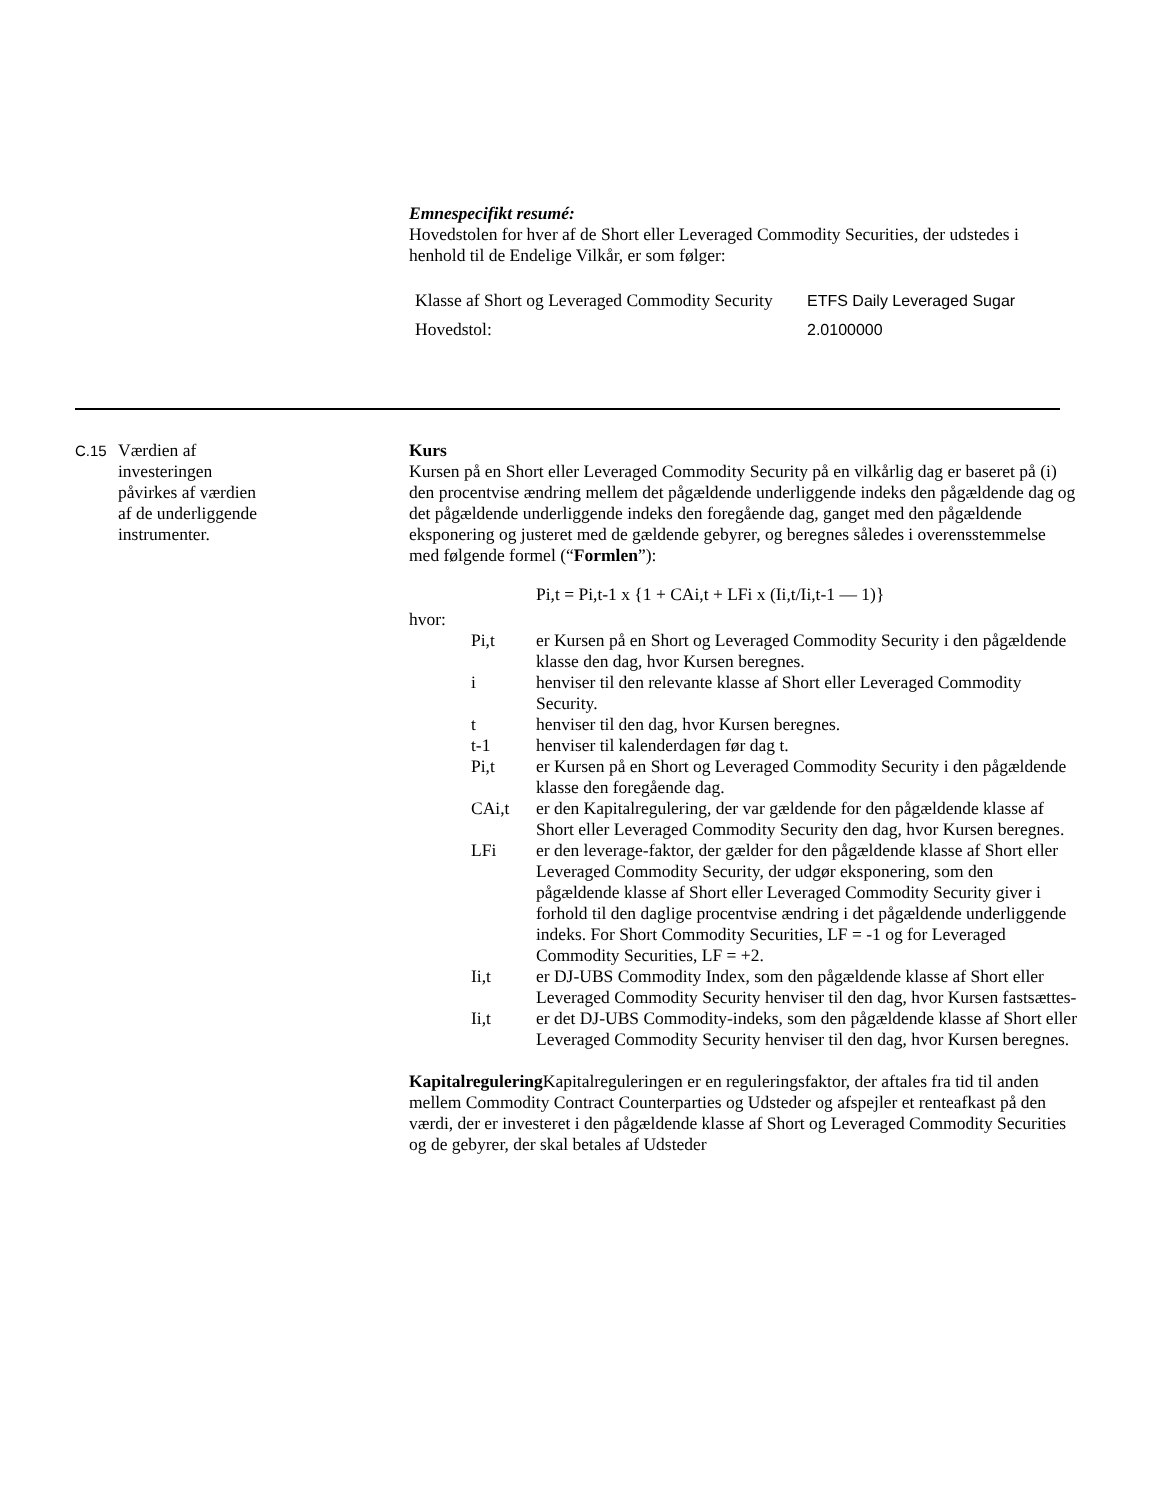Emnespecifikt resumé:
Hovedstolen for hver af de Short eller Leveraged Commodity Securities, der udstedes i henhold til de Endelige Vilkår, er som følger:
| Klasse af Short og Leveraged Commodity Security | ETFS Daily Leveraged Sugar |
| Hovedstol: | 2.0100000 |
C.15
Værdien af
investeringen
påvirkes af værdien
af de underliggende
instrumenter.
Kurs
Kursen på en Short eller Leveraged Commodity Security på en vilkårlig dag er baseret på (i) den procentvise ændring mellem det pågældende underliggende indeks den pågældende dag og det pågældende underliggende indeks den foregående dag, ganget med den pågældende eksponering og justeret med de gældende gebyrer, og beregnes således i overensstemmelse med følgende formel (“Formlen”):
Pi,t = Pi,t-1 x {1 + CAi,t + LFi x (Ii,t/Ii,t-1 — 1)}
hvor:
Pi,t er Kursen på en Short og Leveraged Commodity Security i den pågældende klasse den dag, hvor Kursen beregnes.
i henviser til den relevante klasse af Short eller Leveraged Commodity Security.
t henviser til den dag, hvor Kursen beregnes.
t-1 henviser til kalenderdagen før dag t.
Pi,t er Kursen på en Short og Leveraged Commodity Security i den pågældende klasse den foregående dag.
CAi,t er den Kapitalregulering, der var gældende for den pågældende klasse af Short eller Leveraged Commodity Security den dag, hvor Kursen beregnes.
LFi er den leverage-faktor, der gælder for den pågældende klasse af Short eller Leveraged Commodity Security, der udgør eksponering, som den pågældende klasse af Short eller Leveraged Commodity Security giver i forhold til den daglige procentvise ændring i det pågældende underliggende indeks. For Short Commodity Securities, LF = -1 og for Leveraged Commodity Securities, LF = +2.
Ii,t er DJ-UBS Commodity Index, som den pågældende klasse af Short eller Leveraged Commodity Security henviser til den dag, hvor Kursen fastsættes-
Ii,t er det DJ-UBS Commodity-indeks, som den pågældende klasse af Short eller Leveraged Commodity Security henviser til den dag, hvor Kursen beregnes.
Kapitalregulering Kapitalreguleringen er en reguleringsfaktor, der aftales fra tid til anden mellem Commodity Contract Counterparties og Udsteder og afspejler et renteafkast på den værdi, der er investeret i den pågældende klasse af Short og Leveraged Commodity Securities og de gebyrer, der skal betales af Udsteder